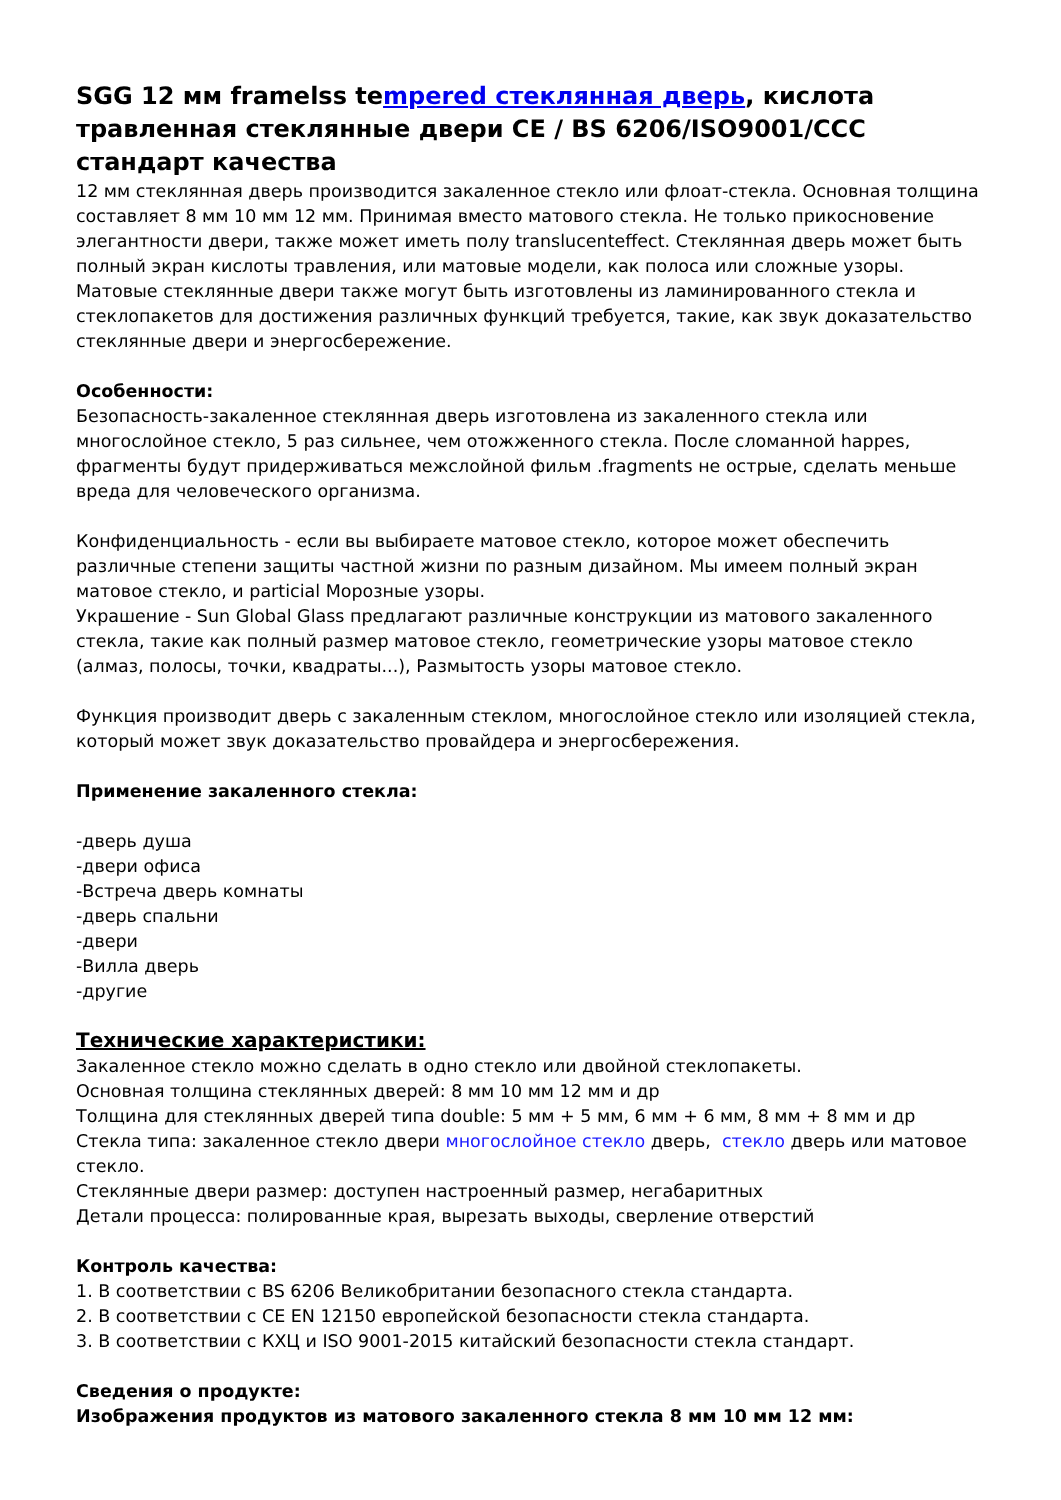SGG 12 мм framelss tempered стеклянная дверь, кислота травленная стеклянные двери CE / BS 6206/ISO9001/CCC стандарт качества
12 мм стеклянная дверь производится закаленное стекло или флоат-стекла. Основная толщина составляет 8 мм 10 мм 12 мм. Принимая вместо матового стекла. Не только прикосновение элегантности двери, также может иметь полу translucenteffect. Стеклянная дверь может быть полный экран кислоты травления, или матовые модели, как полоса или сложные узоры. Матовые стеклянные двери также могут быть изготовлены из ламинированного стекла и стеклопакетов для достижения различных функций требуется, такие, как звук доказательство стеклянные двери и энергосбережение.
Особенности:
Безопасность-закаленное стеклянная дверь изготовлена из закаленного стекла или многослойное стекло, 5 раз сильнее, чем отожженного стекла. После сломанной happes, фрагменты будут придерживаться межслойной фильм .fragments не острые, сделать меньше вреда для человеческого организма.
Конфиденциальность - если вы выбираете матовое стекло, которое может обеспечить различные степени защиты частной жизни по разным дизайном. Мы имеем полный экран матовое стекло, и particial Морозные узоры.
Украшение - Sun Global Glass предлагают различные конструкции из матового закаленного стекла, такие как полный размер матовое стекло, геометрические узоры матовое стекло (алмаз, полосы, точки, квадраты...), Размытость узоры матовое стекло.
Функция производит дверь с закаленным стеклом, многослойное стекло или изоляцией стекла, который может звук доказательство провайдера и энергосбережения.
Применение закаленного стекла:
-дверь душа
-двери офиса
-Встреча дверь комнаты
-дверь спальни
-двери
-Вилла дверь
-другие
Технические характеристики:
Закаленное стекло можно сделать в одно стекло или двойной стеклопакеты.
Основная толщина стеклянных дверей: 8 мм 10 мм 12 мм и др
Толщина для стеклянных дверей типа double: 5 мм + 5 мм, 6 мм + 6 мм, 8 мм + 8 мм и др
Стекла типа: закаленное стекло двери многослойное стекло дверь, стекло дверь или матовое стекло.
Стеклянные двери размер: доступен настроенный размер, негабаритных
Детали процесса: полированные края, вырезать выходы, сверление отверстий
Контроль качества:
1. В соответствии с BS 6206 Великобритании безопасного стекла стандарта.
2. В соответствии с CE EN 12150 европейской безопасности стекла стандарта.
3. В соответствии с КХЦ и ISO 9001-2015 китайский безопасности стекла стандарт.
Сведения о продукте:
Изображения продуктов из матового закаленного стекла 8 мм 10 мм 12 мм: